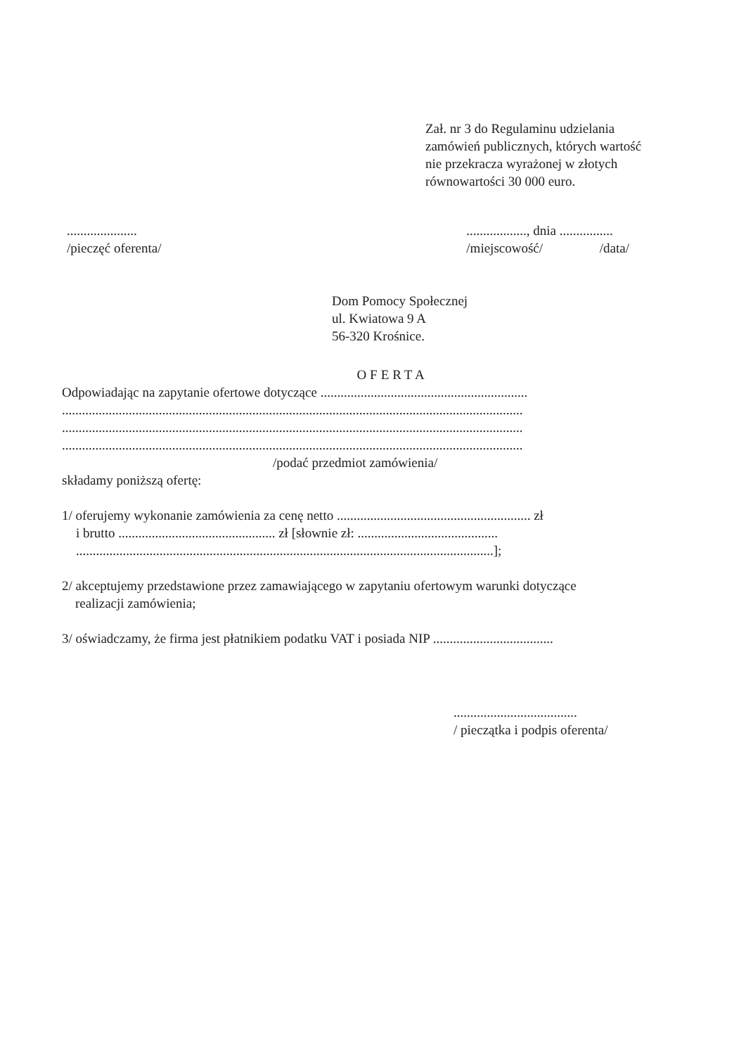Zał. nr 3 do Regulaminu udzielania
zamówień publicznych, których wartość
nie przekracza wyrażonej w złotych
równowartości 30 000 euro.
.....................
/pieczęć oferenta/
.................., dnia ................
/miejscowość/ /data/
Dom Pomocy Społecznej
ul. Kwiatowa 9 A
56-320 Krośnice.
OFERTA
Odpowiadając na zapytanie ofertowe dotyczące ..............................................................
..........................................................................................................................................
..........................................................................................................................................
..........................................................................................................................................
/podać przedmiot zamówienia/
składamy poniższą ofertę:
1/ oferujemy wykonanie zamówienia za cenę netto .......................................................... zł
i brutto ............................................... zł [słownie zł: ..........................................
.............................................................................................................................];
2/ akceptujemy przedstawione przez zamawiającego w zapytaniu ofertowym warunki dotyczące
realizacji zamówienia;
3/ oświadczamy, że firma jest płatnikiem podatku VAT i posiada NIP ....................................
.....................................
/ pieczątka i podpis oferenta/